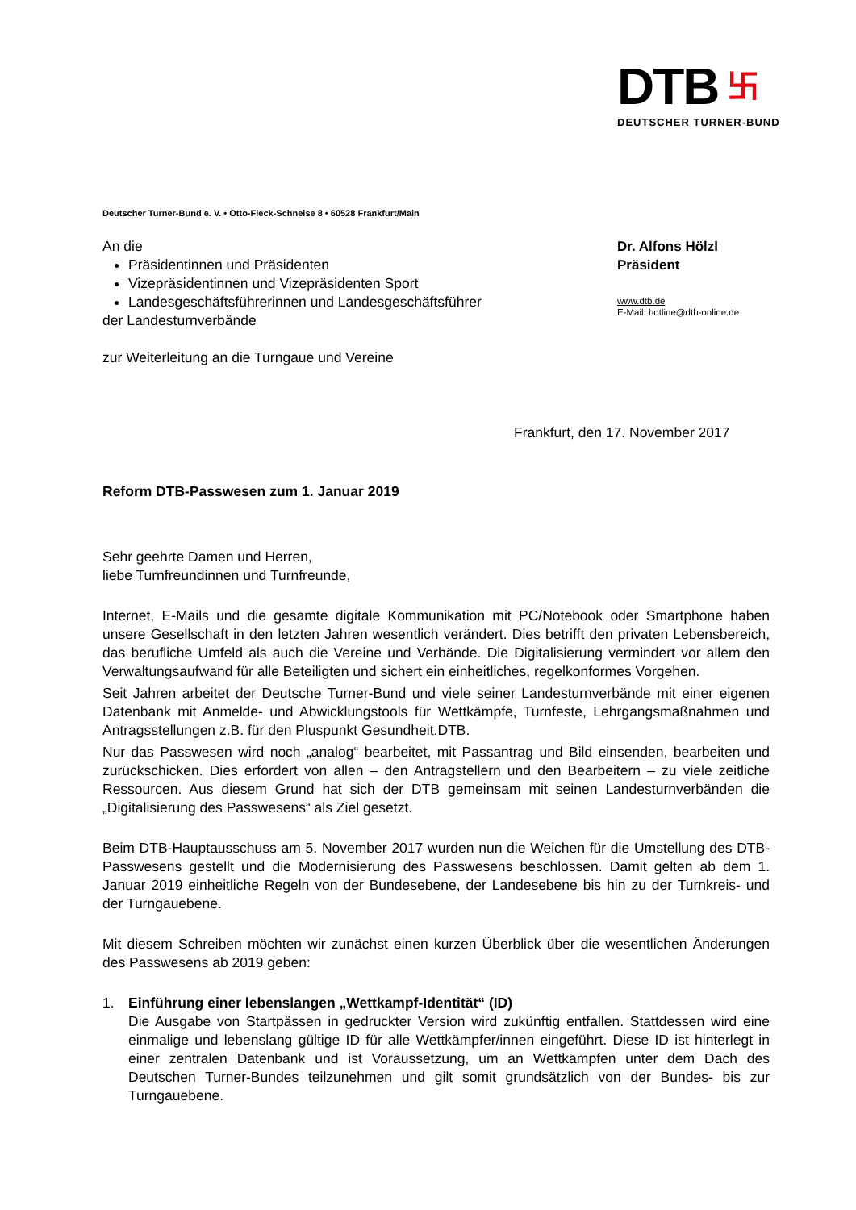DTB 卐
DEUTSCHER TURNER-BUND
Deutscher Turner-Bund e. V. • Otto-Fleck-Schneise 8 • 60528 Frankfurt/Main
An die
Präsidentinnen und Präsidenten
Vizepräsidentinnen und Vizepräsidenten Sport
Landesgeschäftsführerinnen und Landesgeschäftsführer
der Landesturnverbände
zur Weiterleitung an die Turngaue und Vereine
Dr. Alfons Hölzl
Präsident
www.dtb.de
E-Mail: hotline@dtb-online.de
Frankfurt, den 17. November 2017
Reform DTB-Passwesen zum 1. Januar 2019
Sehr geehrte Damen und Herren,
liebe Turnfreundinnen und Turnfreunde,
Internet, E-Mails und die gesamte digitale Kommunikation mit PC/Notebook oder Smartphone haben unsere Gesellschaft in den letzten Jahren wesentlich verändert. Dies betrifft den privaten Lebensbereich, das berufliche Umfeld als auch die Vereine und Verbände. Die Digitalisierung vermindert vor allem den Verwaltungsaufwand für alle Beteiligten und sichert ein einheitliches, regelkonformes Vorgehen.
Seit Jahren arbeitet der Deutsche Turner-Bund und viele seiner Landesturnverbände mit einer eigenen Datenbank mit Anmelde- und Abwicklungstools für Wettkämpfe, Turnfeste, Lehrgangsmaßnahmen und Antragsstellungen z.B. für den Pluspunkt Gesundheit.DTB.
Nur das Passwesen wird noch „analog“ bearbeitet, mit Passantrag und Bild einsenden, bearbeiten und zurückschicken. Dies erfordert von allen – den Antragstellern und den Bearbeitern – zu viele zeitliche Ressourcen. Aus diesem Grund hat sich der DTB gemeinsam mit seinen Landesturnverbänden die „Digitalisierung des Passwesens“ als Ziel gesetzt.
Beim DTB-Hauptausschuss am 5. November 2017 wurden nun die Weichen für die Umstellung des DTB-Passwesens gestellt und die Modernisierung des Passwesens beschlossen. Damit gelten ab dem 1. Januar 2019 einheitliche Regeln von der Bundesebene, der Landesebene bis hin zu der Turnkreis- und der Turngauebene.
Mit diesem Schreiben möchten wir zunächst einen kurzen Überblick über die wesentlichen Änderungen des Passwesens ab 2019 geben:
1. Einführung einer lebenslangen „Wettkampf-Identität“ (ID)
Die Ausgabe von Startpässen in gedruckter Version wird zukünftig entfallen. Stattdessen wird eine einmalige und lebenslang gültige ID für alle Wettkämpfer/innen eingeführt. Diese ID ist hinterlegt in einer zentralen Datenbank und ist Voraussetzung, um an Wettkämpfen unter dem Dach des Deutschen Turner-Bundes teilzunehmen und gilt somit grundsätzlich von der Bundes- bis zur Turngauebene.